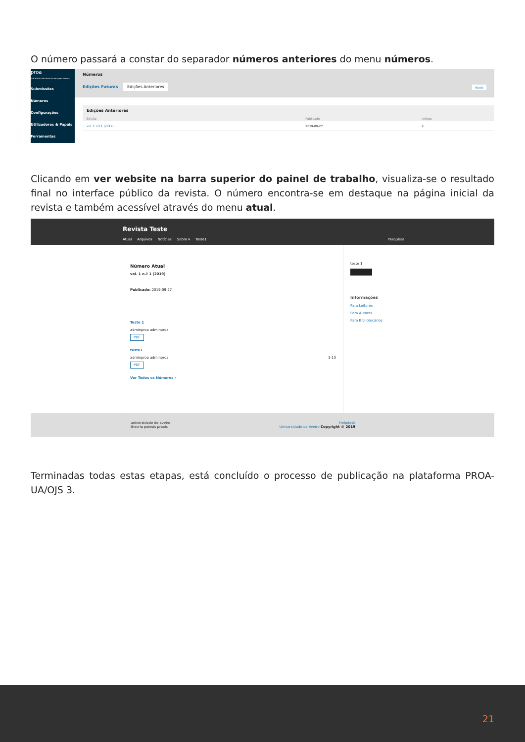O número passará a constar do separador números anteriores do menu números.
proa
plataforma de revistas em open access
Submissões
Números
Configurações
Utilizadores & Papéis
Ferramentas
Números
Edições Futuras Edições Anteriores Ajuda
| Edições Anteriores | | |
| --- | --- | --- |
| Edição | Publicado | Artigos |
| vol. 1 n.º 1 (2019) | 2019-09-27 | 2 |
Clicando em ver website na barra superior do painel de trabalho, visualiza-se o resultado final no interface público da revista. O número encontra-se em destaque na página inicial da revista e também acessível através do menu atual.
Revista Teste
Atual Arquivos Notícias Sobre ▾ Teste1 Pesquisar
Número Atual
vol. 1 n.º 1 (2019)
Publicado: 2019-09-27
Teste 1
adminproa adminproa
PDF
teste1
adminproa adminproa 1-13
PDF
Ver Todos os Números ›
teste 1
Informações
Para Leitores
Para Autores
Para Bibliotecários
universidade de aveiro
theoria poiesis praxis
Helpdesk
Universidade de Aveiro Copyright © 2019
Terminadas todas estas etapas, está concluído o processo de publicação na plataforma PROA-UA/OJS 3.
21